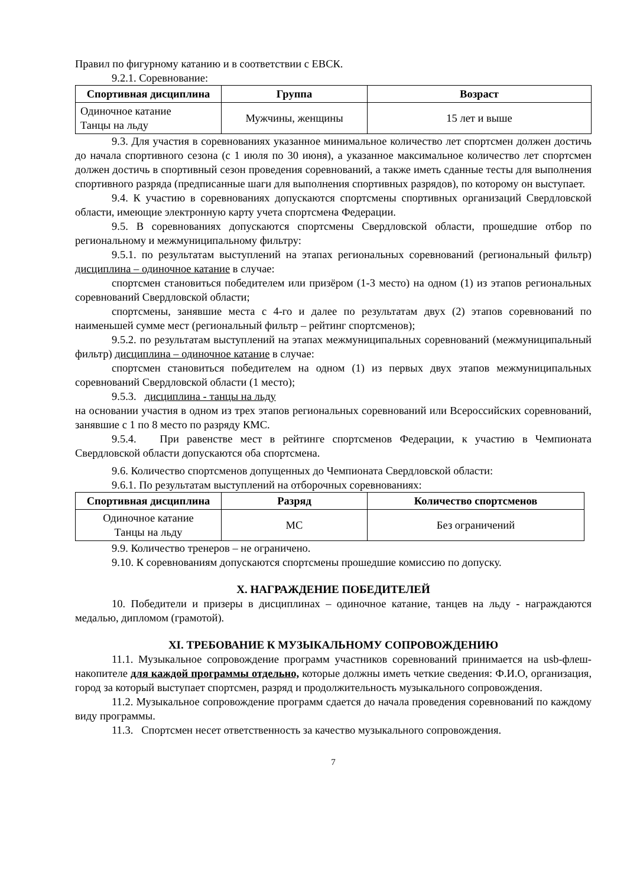Правил по фигурному катанию и в соответствии с ЕВСК.
9.2.1. Соревнование:
| Спортивная дисциплина | Группа | Возраст |
| --- | --- | --- |
| Одиночное катание Танцы на льду | Мужчины, женщины | 15 лет и выше |
9.3. Для участия в соревнованиях указанное минимальное количество лет спортсмен должен достичь до начала спортивного сезона (с 1 июля по 30 июня), а указанное максимальное количество лет спортсмен должен достичь в спортивный сезон проведения соревнований, а также иметь сданные тесты для выполнения спортивного разряда (предписанные шаги для выполнения спортивных разрядов), по которому он выступает.
9.4. К участию в соревнованиях допускаются спортсмены спортивных организаций Свердловской области, имеющие электронную карту учета спортсмена Федерации.
9.5. В соревнованиях допускаются спортсмены Свердловской области, прошедшие отбор по региональному и межмуниципальному фильтру:
9.5.1. по результатам выступлений на этапах региональных соревнований (региональный фильтр) дисциплина – одиночное катание в случае:
спортсмен становиться победителем или призёром (1-3 место) на одном (1) из этапов региональных соревнований Свердловской области;
спортсмены, занявшие места с 4-го и далее по результатам двух (2) этапов соревнований по наименьшей сумме мест (региональный фильтр – рейтинг спортсменов);
9.5.2. по результатам выступлений на этапах межмуниципальных соревнований (межмуниципальный фильтр) дисциплина – одиночное катание в случае:
спортсмен становиться победителем на одном (1) из первых двух этапов межмуниципальных соревнований Свердловской области (1 место);
9.5.3. дисциплина - танцы на льду
на основании участия в одном из трех этапов региональных соревнований или Всероссийских соревнований, занявшие с 1 по 8 место по разряду КМС.
9.5.4. При равенстве мест в рейтинге спортсменов Федерации, к участию в Чемпионата Свердловской области допускаются оба спортсмена.
9.6. Количество спортсменов допущенных до Чемпионата Свердловской области:
9.6.1. По результатам выступлений на отборочных соревнованиях:
| Спортивная дисциплина | Разряд | Количество спортсменов |
| --- | --- | --- |
| Одиночное катание Танцы на льду | МС | Без ограничений |
9.9. Количество тренеров – не ограничено.
9.10. К соревнованиям допускаются спортсмены прошедшие комиссию по допуску.
X. НАГРАЖДЕНИЕ ПОБЕДИТЕЛЕЙ
10. Победители и призеры в дисциплинах – одиночное катание, танцев на льду - награждаются медалью, дипломом (грамотой).
XI. ТРЕБОВАНИЕ К МУЗЫКАЛЬНОМУ СОПРОВОЖДЕНИЮ
11.1. Музыкальное сопровождение программ участников соревнований принимается на usb-флеш-накопителе для каждой программы отдельно, которые должны иметь четкие сведения: Ф.И.О, организация, город за который выступает спортсмен, разряд и продолжительность музыкального сопровождения.
11.2. Музыкальное сопровождение программ сдается до начала проведения соревнований по каждому виду программы.
11.3. Спортсмен несет ответственность за качество музыкального сопровождения.
7